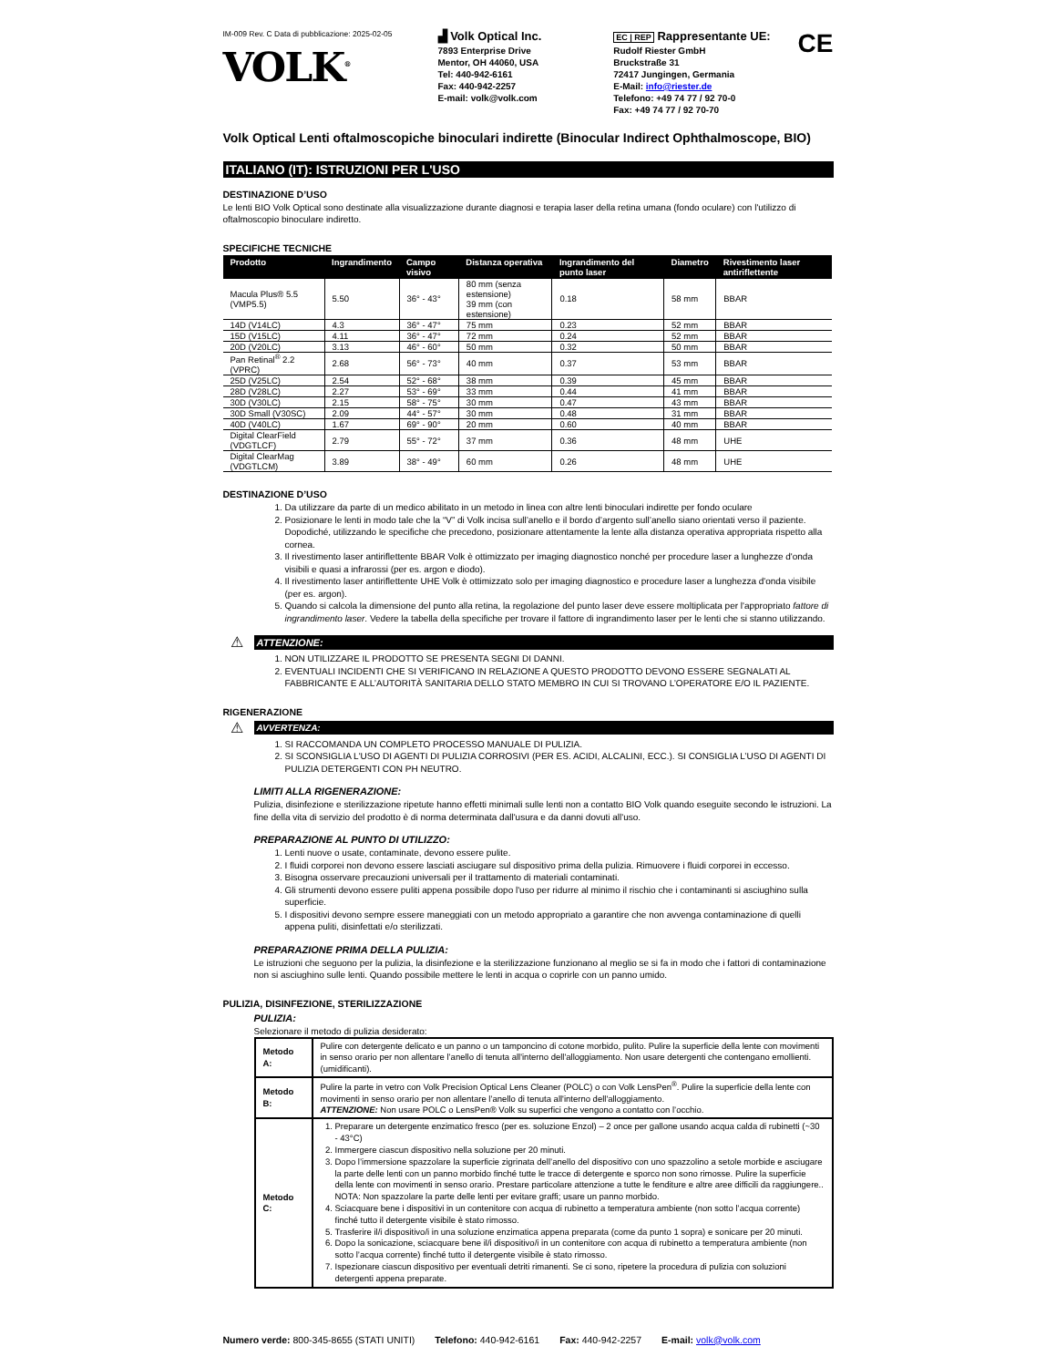IM-009 Rev. C Data di pubblicazione: 2025-02-05
VOLK<sup>®</sup>
▟ Volk Optical Inc.
7893 Enterprise Drive
Mentor, OH 44060, USA
Tel: 440-942-6161
Fax: 440-942-2257
E-mail: volk@volk.com
EC | REP Rappresentante UE:
Rudolf Riester GmbH
Bruckstraße 31
72417 Jungingen, Germania
E-Mail: info@riester.de
Telefono: +49 74 77 / 92 70-0
Fax: +49 74 77 / 92 70-70
CE
Volk Optical Lenti oftalmoscopiche binoculari indirette (Binocular Indirect Ophthalmoscope, BIO)
ITALIANO (IT): ISTRUZIONI PER L'USO
DESTINAZIONE D’USO
Le lenti BIO Volk Optical sono destinate alla visualizzazione durante diagnosi e terapia laser della retina umana (fondo oculare) con l'utilizzo di oftalmoscopio binoculare indiretto.
SPECIFICHE TECNICHE
| Prodotto | Ingrandimento | Campo visivo | Distanza operativa | Ingrandimento del punto laser | Diametro | Rivestimento laser antiriflettente |
| --- | --- | --- | --- | --- | --- | --- |
| Macula Plus® 5.5 (VMP5.5) | 5.50 | 36° - 43° | 80 mm (senza estensione) 39 mm (con estensione) | 0.18 | 58 mm | BBAR |
| 14D (V14LC) | 4.3 | 36° - 47° | 75 mm | 0.23 | 52 mm | BBAR |
| 15D (V15LC) | 4.11 | 36° - 47° | 72 mm | 0.24 | 52 mm | BBAR |
| 20D (V20LC) | 3.13 | 46° - 60° | 50 mm | 0.32 | 50 mm | BBAR |
| Pan Retinal<sup>®</sup> 2.2 (VPRC) | 2.68 | 56° - 73° | 40 mm | 0.37 | 53 mm | BBAR |
| 25D (V25LC) | 2.54 | 52° - 68° | 38 mm | 0.39 | 45 mm | BBAR |
| 28D (V28LC) | 2.27 | 53° - 69° | 33 mm | 0.44 | 41 mm | BBAR |
| 30D (V30LC) | 2.15 | 58° - 75° | 30 mm | 0.47 | 43 mm | BBAR |
| 30D Small (V30SC) | 2.09 | 44° - 57° | 30 mm | 0.48 | 31 mm | BBAR |
| 40D (V40LC) | 1.67 | 69° - 90° | 20 mm | 0.60 | 40 mm | BBAR |
| Digital ClearField (VDGTLCF) | 2.79 | 55° - 72° | 37 mm | 0.36 | 48 mm | UHE |
| Digital ClearMag (VDGTLCM) | 3.89 | 38° - 49° | 60 mm | 0.26 | 48 mm | UHE |
DESTINAZIONE D’USO
1. Da utilizzare da parte di un medico abilitato in un metodo in linea con altre lenti binoculari indirette per fondo oculare
2. Posizionare le lenti in modo tale che la “V” di Volk incisa sull’anello e il bordo d’argento sull’anello siano orientati verso il paziente. Dopodiché, utilizzando le specifiche che precedono, posizionare attentamente la lente alla distanza operativa appropriata rispetto alla cornea.
3. Il rivestimento laser antiriflettente BBAR Volk è ottimizzato per imaging diagnostico nonché per procedure laser a lunghezze d'onda visibili e quasi a infrarossi (per es. argon e diodo).
4. Il rivestimento laser antiriflettente UHE Volk è ottimizzato solo per imaging diagnostico e procedure laser a lunghezza d'onda visibile (per es. argon).
5. Quando si calcola la dimensione del punto alla retina, la regolazione del punto laser deve essere moltiplicata per l'appropriato fattore di ingrandimento laser. Vedere la tabella della specifiche per trovare il fattore di ingrandimento laser per le lenti che si stanno utilizzando.
⚠
ATTENZIONE:
1. NON UTILIZZARE IL PRODOTTO SE PRESENTA SEGNI DI DANNI.
2. EVENTUALI INCIDENTI CHE SI VERIFICANO IN RELAZIONE A QUESTO PRODOTTO DEVONO ESSERE SEGNALATI AL FABBRICANTE E ALL’AUTORITÀ SANITARIA DELLO STATO MEMBRO IN CUI SI TROVANO L’OPERATORE E/O IL PAZIENTE.
RIGENERAZIONE
⚠
AVVERTENZA:
1. SI RACCOMANDA UN COMPLETO PROCESSO MANUALE DI PULIZIA.
2. SI SCONSIGLIA L'USO DI AGENTI DI PULIZIA CORROSIVI (PER ES. ACIDI, ALCALINI, ECC.). SI CONSIGLIA L’USO DI AGENTI DI PULIZIA DETERGENTI CON PH NEUTRO.
LIMITI ALLA RIGENERAZIONE:
Pulizia, disinfezione e sterilizzazione ripetute hanno effetti minimali sulle lenti non a contatto BIO Volk quando eseguite secondo le istruzioni. La fine della vita di servizio del prodotto è di norma determinata dall'usura e da danni dovuti all'uso.
PREPARAZIONE AL PUNTO DI UTILIZZO:
1. Lenti nuove o usate, contaminate, devono essere pulite.
2. I fluidi corporei non devono essere lasciati asciugare sul dispositivo prima della pulizia. Rimuovere i fluidi corporei in eccesso.
3. Bisogna osservare precauzioni universali per il trattamento di materiali contaminati.
4. Gli strumenti devono essere puliti appena possibile dopo l'uso per ridurre al minimo il rischio che i contaminanti si asciughino sulla superficie.
5. I dispositivi devono sempre essere maneggiati con un metodo appropriato a garantire che non avvenga contaminazione di quelli appena puliti, disinfettati e/o sterilizzati.
PREPARAZIONE PRIMA DELLA PULIZIA:
Le istruzioni che seguono per la pulizia, la disinfezione e la sterilizzazione funzionano al meglio se si fa in modo che i fattori di contaminazione non si asciughino sulle lenti. Quando possibile mettere le lenti in acqua o coprirle con un panno umido.
PULIZIA, DISINFEZIONE, STERILIZZAZIONE
PULIZIA:
Selezionare il metodo di pulizia desiderato:
| Metodo A: | Pulire con detergente delicato e un panno o un tamponcino di cotone morbido, pulito. Pulire la superficie della lente con movimenti in senso orario per non allentare l’anello di tenuta all'interno dell'alloggiamento. Non usare detergenti che contengano emollienti. (umidificanti). |
| Metodo B: | Pulire la parte in vetro con Volk Precision Optical Lens Cleaner (POLC) o con Volk LensPen<sup>®</sup>. Pulire la superficie della lente con movimenti in senso orario per non allentare l’anello di tenuta all'interno dell'alloggiamento. ATTENZIONE: Non usare POLC o LensPen® Volk su superfici che vengono a contatto con l’occhio. |
| Metodo C: | 1. Preparare un detergente enzimatico fresco (per es. soluzione Enzol) – 2 once per gallone usando acqua calda di rubinetti (~30 - 43°C) 2. Immergere ciascun dispositivo nella soluzione per 20 minuti. 3. Dopo l’immersione spazzolare la superficie zigrinata dell’anello del dispositivo con uno spazzolino a setole morbide e asciugare la parte delle lenti con un panno morbido finché tutte le tracce di detergente e sporco non sono rimosse. Pulire la superficie della lente con movimenti in senso orario. Prestare particolare attenzione a tutte le fenditure e altre aree difficili da raggiungere.. NOTA: Non spazzolare la parte delle lenti per evitare graffi; usare un panno morbido. 4. Sciacquare bene i dispositivi in un contenitore con acqua di rubinetto a temperatura ambiente (non sotto l’acqua corrente) finché tutto il detergente visibile è stato rimosso. 5. Trasferire il/i dispositivo/i in una soluzione enzimatica appena preparata (come da punto 1 sopra) e sonicare per 20 minuti. 6. Dopo la sonicazione, sciacquare bene il/i dispositivo/i in un contenitore con acqua di rubinetto a temperatura ambiente (non sotto l’acqua corrente) finché tutto il detergente visibile è stato rimosso. 7. Ispezionare ciascun dispositivo per eventuali detriti rimanenti. Se ci sono, ripetere la procedura di pulizia con soluzioni detergenti appena preparate. |
Numero verde: 800-345-8655 (STATI UNITI) Telefono: 440-942-6161 Fax: 440-942-2257 E-mail: volk@volk.com